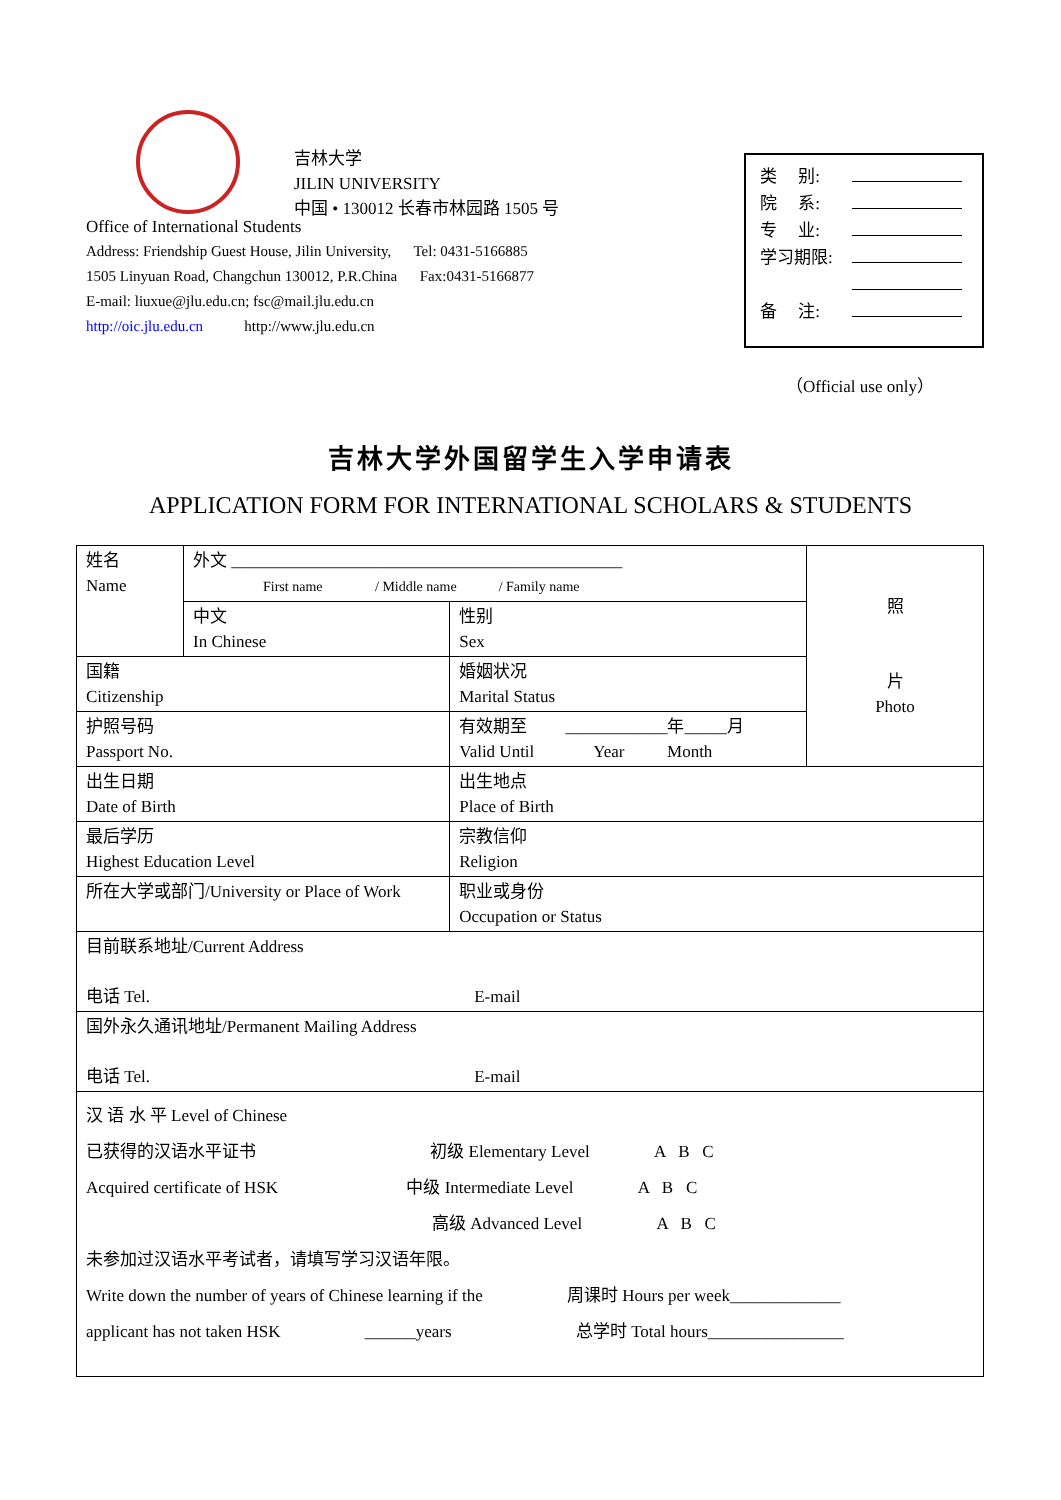吉林大学
JILIN UNIVERSITY
中国 • 130012 长春市林园路 1505 号
Office of International Students
Address: Friendship Guest House, Jilin University, Tel: 0431-5166885
1505 Linyuan Road, Changchun 130012, P.R.China Fax:0431-5166877
E-mail: liuxue@jlu.edu.cn; fsc@mail.jlu.edu.cn
http://oic.jlu.edu.cn http://www.jlu.edu.cn
类 别:
院 系:
专 业:
学习期限:
备 注:
（Official use only）
吉林大学外国留学生入学申请表
APPLICATION FORM FOR INTERNATIONAL SCHOLARS & STUDENTS
| 姓名 Name | 外文 ______________________________________________ First name / Middle name / Family name | | | 照 片 Photo |
| | 中文 In Chinese | | 性别 Sex | |
| 国籍 Citizenship | | 婚姻状况 Marital Status | | |
| 护照号码 Passport No. | | 有效期至 ____________年_____月 Valid Until Year Month | | |
| 出生日期 Date of Birth | | 出生地点 Place of Birth | | |
| 最后学历 Highest Education Level | | | 宗教信仰 Religion | |
| 所在大学或部门/University or Place of Work | | | 职业或身份 Occupation or Status | |
| 目前联系地址/Current Address 电话 Tel. E-mail | | | | |
| 国外永久通讯地址/Permanent Mailing Address 电话 Tel. E-mail | | | | |
| 汉 语 水 平 Level of Chinese 已获得的汉语水平证书 初级 Elementary Level A B C Acquired certificate of HSK 中级 Intermediate Level A B C 高级 Advanced Level A B C 未参加过汉语水平考试者，请填写学习汉语年限。 Write down the number of years of Chinese learning if the 周课时 Hours per week_____________ applicant has not taken HSK ______years 总学时 Total hours________________ | | | | |